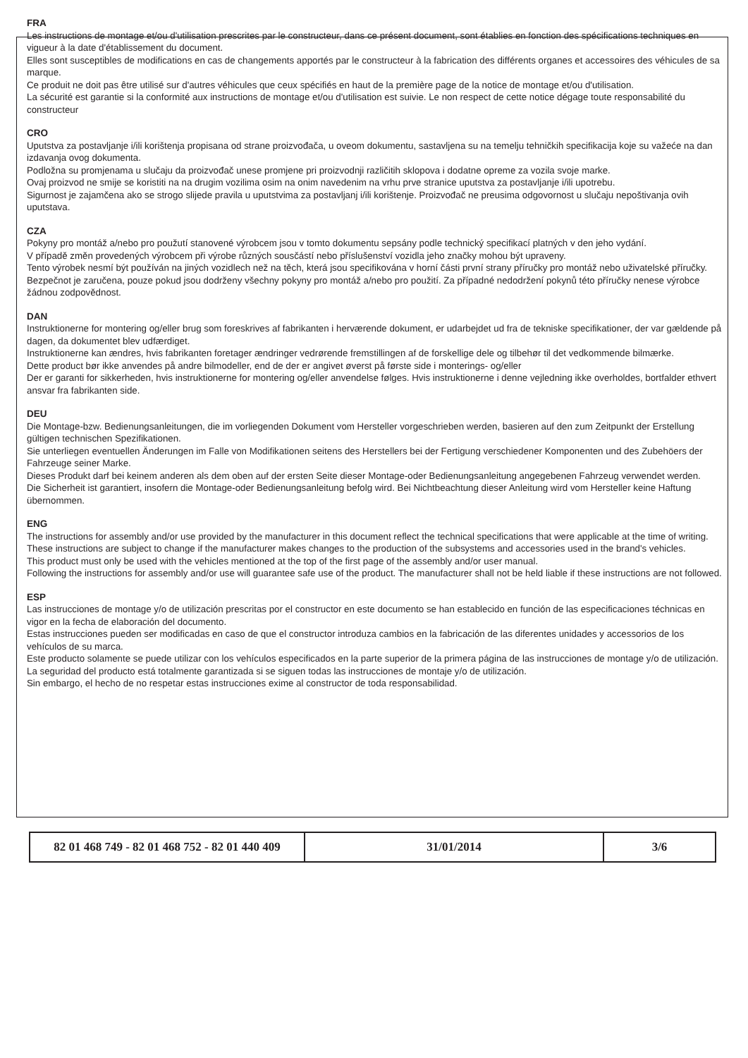FRA
Les instructions de montage et/ou d'utilisation prescrites par le constructeur, dans ce présent document, sont établies en fonction des spécifications techniques en vigueur à la date d'établissement du document.
Elles sont susceptibles de modifications en cas de changements apportés par le constructeur à la fabrication des différents organes et accessoires des véhicules de sa marque.
Ce produit ne doit pas être utilisé sur d'autres véhicules que ceux spécifiés en haut de la première page de la notice de montage et/ou d'utilisation.
La sécurité est garantie si la conformité aux instructions de montage et/ou d'utilisation est suivie. Le non respect de cette notice dégage toute responsabilité du constructeur
CRO
Uputstva za postavljanje i/ili korištenja propisana od strane proizvođača, u oveom dokumentu, sastavljena su na temelju tehničkih specifikacija koje su važeće na dan izdavanja ovog dokumenta.
Podložna su promjenama u slučaju da proizvođač unese promjene pri proizvodnji različitih sklopova i dodatne opreme za vozila svoje marke.
Ovaj proizvod ne smije se koristiti na na drugim vozilima osim na onim navedenim na vrhu prve stranice uputstva za postavljanje i/ili upotrebu.
Sigurnost je zajamčena ako se strogo slijede pravila u uputstvima za postavljanj i/ili korištenje. Proizvođač ne preusima odgovornost u slučaju nepoštivanja ovih uputstava.
CZA
Pokyny pro montáž a/nebo pro použutí stanovené výrobcem jsou v tomto dokumentu sepsány podle technický specifikací platných v den jeho vydání.
V případě změn provedených výrobcem při výrobe různých sousčástí nebo příslušenství vozidla jeho značky mohou být upraveny.
Tento výrobek nesmí být používán na jiných vozidlech než na těch, která jsou specifikována v horní části první strany příručky pro montáž nebo uživatelské příručky.
Bezpečnot je zaručena, pouze pokud jsou dodrženy všechny pokyny pro montáž a/nebo pro použití. Za případné nedodržení pokynů této příručky nenese výrobce žádnou zodpovědnost.
DAN
Instruktionerne for montering og/eller brug som foreskrives af fabrikanten i herværende dokument, er udarbejdet ud fra de tekniske specifikationer, der var gældende på dagen, da dokumentet blev udfærdiget.
Instruktionerne kan ændres, hvis fabrikanten foretager ændringer vedrørende fremstillingen af de forskellige dele og tilbehør til det vedkommende bilmærke.
Dette product bør ikke anvendes på andre bilmodeller, end de der er angivet øverst på første side i monterings- og/eller
Der er garanti for sikkerheden, hvis instruktionerne for montering og/eller anvendelse følges. Hvis instruktionerne i denne vejledning ikke overholdes, bortfalder ethvert ansvar fra fabrikanten side.
DEU
Die Montage-bzw. Bedienungsanleitungen, die im vorliegenden Dokument vom Hersteller vorgeschrieben werden, basieren auf den zum Zeitpunkt der Erstellung gültigen technischen Spezifikationen.
Sie unterliegen eventuellen Änderungen im Falle von Modifikationen seitens des Herstellers bei der Fertigung verschiedener Komponenten und des Zubehöers der Fahrzeuge seiner Marke.
Dieses Produkt darf bei keinem anderen als dem oben auf der ersten Seite dieser Montage-oder Bedienungsanleitung angegebenen Fahrzeug verwendet werden.
Die Sicherheit ist garantiert, insofern die Montage-oder Bedienungsanleitung befolg wird. Bei Nichtbeachtung dieser Anleitung wird vom Hersteller keine Haftung übernommen.
ENG
The instructions for assembly and/or use provided by the manufacturer in this document reflect the technical specifications that were applicable at the time of writing.
These instructions are subject to change if the manufacturer makes changes to the production of the subsystems and accessories used in the brand's vehicles.
This product must only be used with the vehicles mentioned at the top of the first page of the assembly and/or user manual.
Following the instructions for assembly and/or use will guarantee safe use of the product. The manufacturer shall not be held liable if these instructions are not followed.
ESP
Las instrucciones de montage y/o de utilización prescritas por el constructor en este documento se han establecido en función de las especificaciones téchnicas en vigor en la fecha de elaboración del documento.
Estas instrucciones pueden ser modificadas en caso de que el constructor introduza cambios en la fabricación de las diferentes unidades y accessorios de los vehículos de su marca.
Este producto solamente se puede utilizar con los vehículos especificados en la parte superior de la primera página de las instrucciones de montage y/o de utilización.
La seguridad del producto está totalmente garantizada si se siguen todas las instrucciones de montaje y/o de utilización.
Sin embargo, el hecho de no respetar estas instrucciones exime al constructor de toda responsabilidad.
| 82 01 468 749 - 82 01 468 752 - 82 01 440 409 | 31/01/2014 | 3/6 |